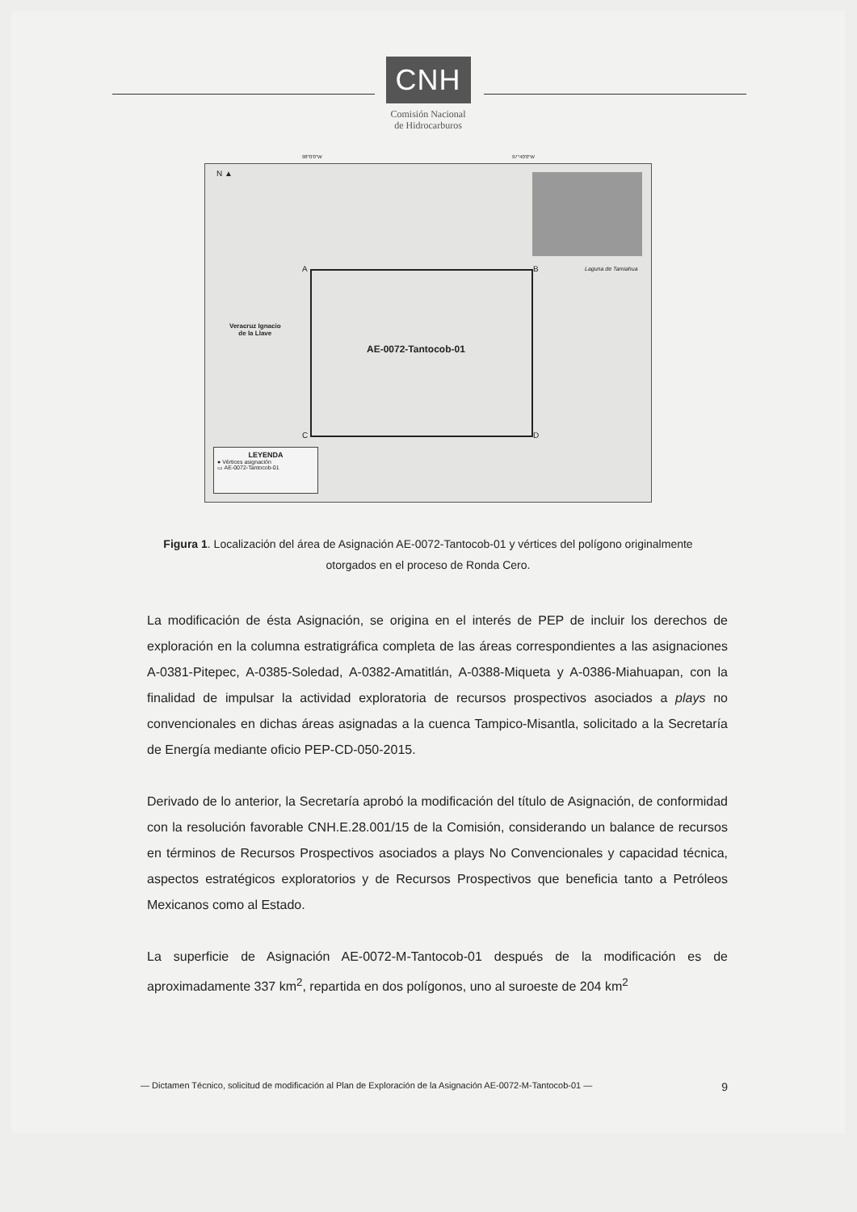CNH
Comisión Nacional
de Hidrocarburos
98°0'0"W 97°40'0"W
N ▲
A B
C D
Veracruz Ignacio
de la Llave
Laguna de Tamiahua
AE-0072-Tantocob-01
LEYENDA
● Vértices asignación
▭ AE-0072-Tantocob-01
Figura 1. Localización del área de Asignación AE-0072-Tantocob-01 y vértices del polígono originalmente otorgados en el proceso de Ronda Cero.
La modificación de ésta Asignación, se origina en el interés de PEP de incluir los derechos de exploración en la columna estratigráfica completa de las áreas correspondientes a las asignaciones A-0381-Pitepec, A-0385-Soledad, A-0382-Amatitlán, A-0388-Miqueta y A-0386-Miahuapan, con la finalidad de impulsar la actividad exploratoria de recursos prospectivos asociados a plays no convencionales en dichas áreas asignadas a la cuenca Tampico-Misantla, solicitado a la Secretaría de Energía mediante oficio PEP-CD-050-2015.
Derivado de lo anterior, la Secretaría aprobó la modificación del título de Asignación, de conformidad con la resolución favorable CNH.E.28.001/15 de la Comisión, considerando un balance de recursos en términos de Recursos Prospectivos asociados a plays No Convencionales y capacidad técnica, aspectos estratégicos exploratorios y de Recursos Prospectivos que beneficia tanto a Petróleos Mexicanos como al Estado.
La superficie de Asignación AE-0072-M-Tantocob-01 después de la modificación es de aproximadamente 337 km<sup>2</sup>, repartida en dos polígonos, uno al suroeste de 204 km<sup>2</sup>
— Dictamen Técnico, solicitud de modificación al Plan de Exploración de la Asignación AE-0072-M-Tantocob-01 — 9